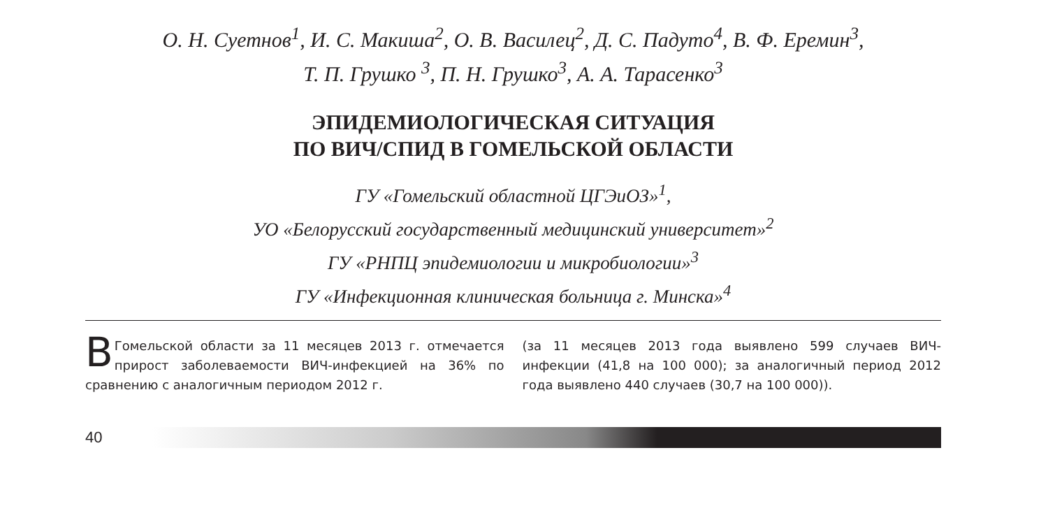О. Н. Суетнов<sup>1</sup>, И. С. Макиша<sup>2</sup>, О. В. Василец<sup>2</sup>, Д. С. Падуто<sup>4</sup>, В. Ф. Еремин<sup>3</sup>,
Т. П. Грушко <sup>3</sup>, П. Н. Грушко<sup>3</sup>, А. А. Тарасенко<sup>3</sup>
ЭПИДЕМИОЛОГИЧЕСКАЯ СИТУАЦИЯ
ПО ВИЧ/СПИД В ГОМЕЛЬСКОЙ ОБЛАСТИ
ГУ «Гомельский областной ЦГЭиОЗ»<sup>1</sup>,
УО «Белорусский государственный медицинский университет»<sup>2</sup>
ГУ «РНПЦ эпидемиологии и микробиологии»<sup>3</sup>
ГУ «Инфекционная клиническая больница г. Минска»<sup>4</sup>
ВГомельской области за 11 месяцев 2013 г. отмечается прирост заболеваемости ВИЧ-инфекцией на 36% по сравнению с аналогичным периодом 2012 г.
(за 11 месяцев 2013 года выявлено 599 случаев ВИЧ-инфекции (41,8 на 100 000); за аналогичный период 2012 года выявлено 440 случаев (30,7 на 100 000)).
40